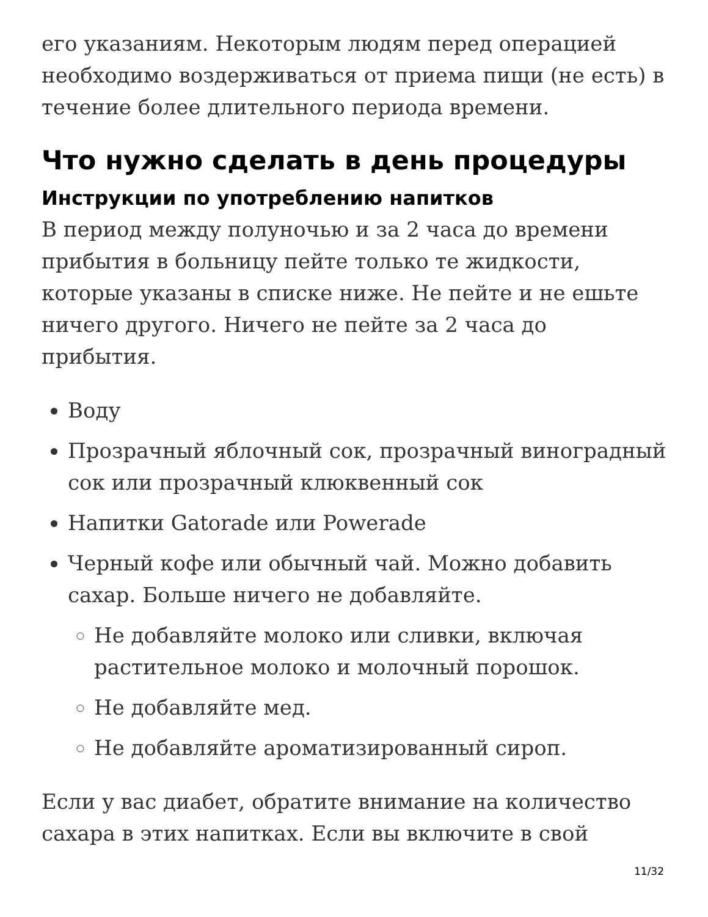его указаниям. Некоторым людям перед операцией необходимо воздерживаться от приема пищи (не есть) в течение более длительного периода времени.
Что нужно сделать в день процедуры
Инструкции по употреблению напитков
В период между полуночью и за 2 часа до времени прибытия в больницу пейте только те жидкости, которые указаны в списке ниже. Не пейте и не ешьте ничего другого. Ничего не пейте за 2 часа до прибытия.
Воду
Прозрачный яблочный сок, прозрачный виноградный сок или прозрачный клюквенный сок
Напитки Gatorade или Powerade
Черный кофе или обычный чай. Можно добавить сахар. Больше ничего не добавляйте.
Не добавляйте молоко или сливки, включая растительное молоко и молочный порошок.
Не добавляйте мед.
Не добавляйте ароматизированный сироп.
Если у вас диабет, обратите внимание на количество сахара в этих напитках. Если вы включите в свой
11/32